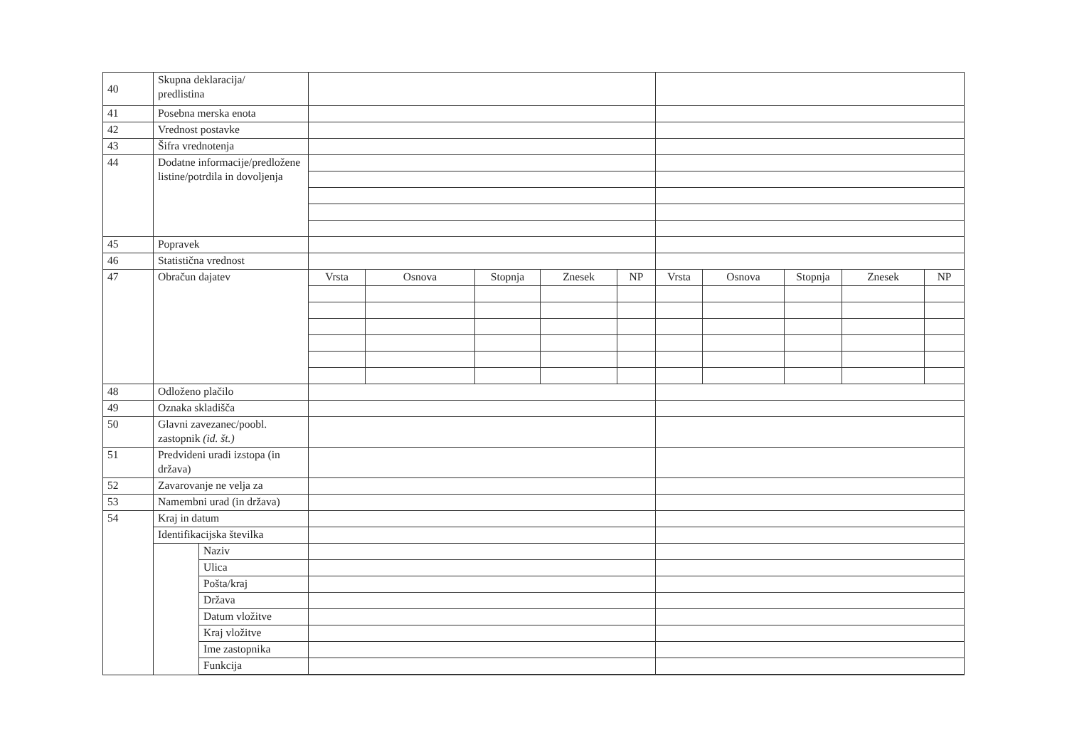| 40 | Skupna deklaracija/ predlistina | | | | | | | | | | | |
| 41 | Posebna merska enota | | | | | | | | | | | |
| 42 | Vrednost postavke | | | | | | | | | | | |
| 43 | Šifra vrednotenja | | | | | | | | | | | |
| 44 | Dodatne informacije/predložene listine/potrdila in dovoljenja | | | | | | | | | | | |
| 45 | Popravek | | | | | | | | | | | |
| 46 | Statistična vrednost | | | | | | | | | | | |
| 47 | Obračun dajatev | | Vrsta | Osnova | Stopnja | Znesek | NP | Vrsta | Osnova | Stopnja | Znesek | NP |
| 48 | Odloženo plačilo | | | | | | | | | | | |
| 49 | Oznaka skladišča | | | | | | | | | | | |
| 50 | Glavni zavezanec/poobl. zastopnik (id. št.) | | | | | | | | | | | |
| 51 | Predvideni uradi izstopa (in država) | | | | | | | | | | | |
| 52 | Zavarovanje ne velja za | | | | | | | | | | | |
| 53 | Namembni urad (in država) | | | | | | | | | | | |
| 54 | Kraj in datum | | | | | | | | | | | |
| | Identifikacijska številka | | | | | | | | | | | |
| | | Naziv | | | | | | | | | | |
| | | Ulica | | | | | | | | | | |
| | | Pošta/kraj | | | | | | | | | | |
| | | Država | | | | | | | | | | |
| | | Datum vložitve | | | | | | | | | | |
| | | Kraj vložitve | | | | | | | | | | |
| | | Ime zastopnika | | | | | | | | | | |
| | | Funkcija | | | | | | | | | | |